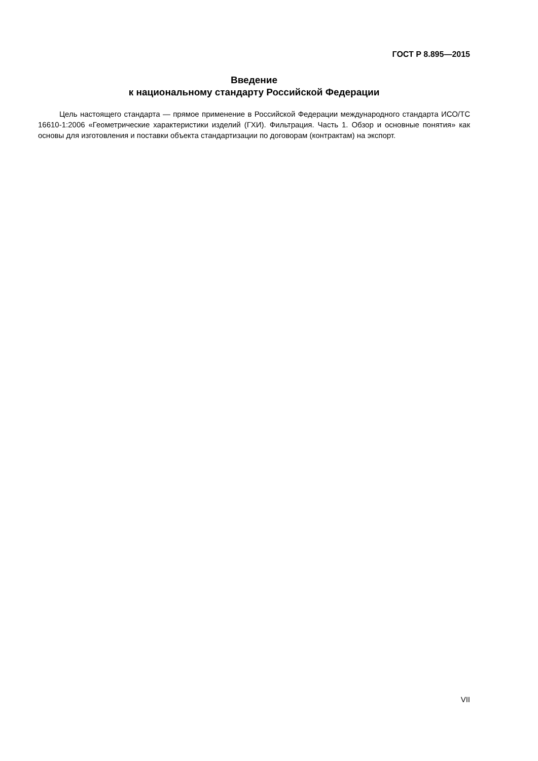ГОСТ Р 8.895—2015
Введение
к национальному стандарту Российской Федерации
Цель настоящего стандарта — прямое применение в Российской Федерации международного стандарта ИСО/ТС 16610-1:2006 «Геометрические характеристики изделий (ГХИ). Фильтрация. Часть 1. Обзор и основные понятия» как основы для изготовления и поставки объекта стандартизации по договорам (контрактам) на экспорт.
VII